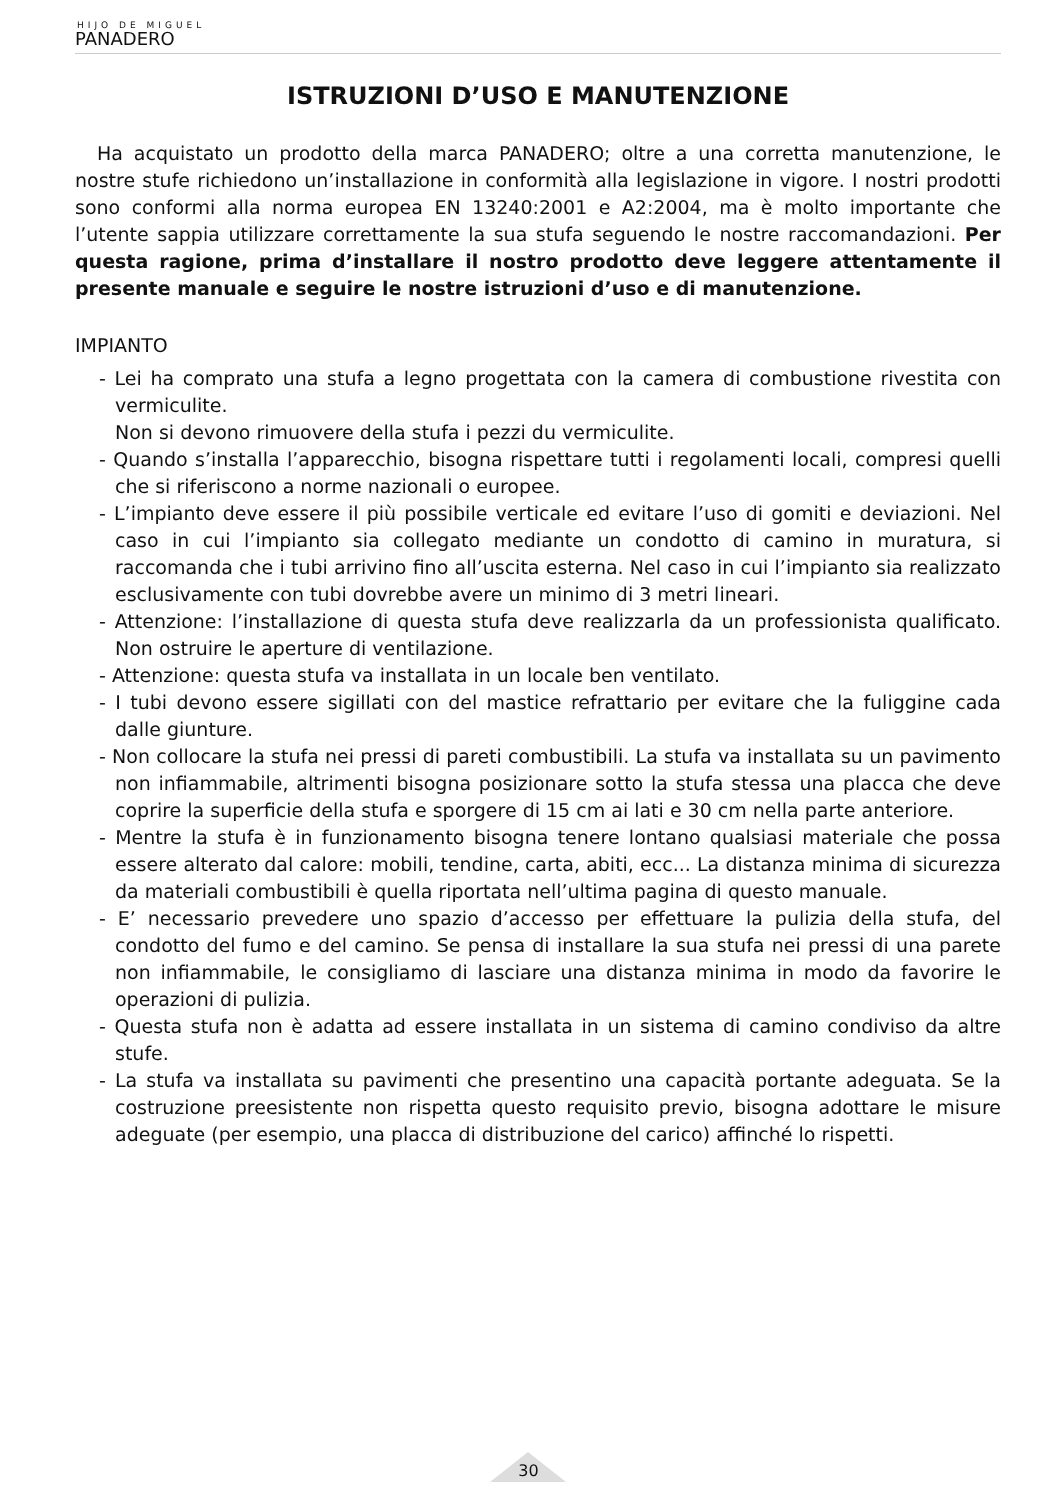HIJO DE MIGUEL
PANADERO
ISTRUZIONI D’USO E MANUTENZIONE
Ha acquistato un prodotto della marca PANADERO; oltre a una corretta manutenzione, le nostre stufe richiedono un’installazione in conformità alla legislazione in vigore. I nostri prodotti sono conformi alla norma europea EN 13240:2001 e A2:2004, ma è molto importante che l’utente sappia utilizzare correttamente la sua stufa seguendo le nostre raccomandazioni. Per questa ragione, prima d’installare il nostro prodotto deve leggere attentamente il presente manuale e seguire le nostre istruzioni d’uso e di manutenzione.
IMPIANTO
- Lei ha comprato una stufa a legno progettata con la camera di combustione rivestita con vermiculite.
Non si devono rimuovere della stufa i pezzi du vermiculite.
- Quando s’installa l’apparecchio, bisogna rispettare tutti i regolamenti locali, compresi quelli che si riferiscono a norme nazionali o europee.
- L’impianto deve essere il più possibile verticale ed evitare l’uso di gomiti e deviazioni. Nel caso in cui l’impianto sia collegato mediante un condotto di camino in muratura, si raccomanda che i tubi arrivino fino all’uscita esterna. Nel caso in cui l’impianto sia realizzato esclusivamente con tubi dovrebbe avere un minimo di 3 metri lineari.
- Attenzione: l’installazione di questa stufa deve realizzarla da un professionista qualificato. Non ostruire le aperture di ventilazione.
- Attenzione: questa stufa va installata in un locale ben ventilato.
- I tubi devono essere sigillati con del mastice refrattario per evitare che la fuliggine cada dalle giunture.
- Non collocare la stufa nei pressi di pareti combustibili. La stufa va installata su un pavimento non infiammabile, altrimenti bisogna posizionare sotto la stufa stessa una placca che deve coprire la superficie della stufa e sporgere di 15 cm ai lati e 30 cm nella parte anteriore.
- Mentre la stufa è in funzionamento bisogna tenere lontano qualsiasi materiale che possa essere alterato dal calore: mobili, tendine, carta, abiti, ecc... La distanza minima di sicurezza da materiali combustibili è quella riportata nell’ultima pagina di questo manuale.
- E’ necessario prevedere uno spazio d’accesso per effettuare la pulizia della stufa, del condotto del fumo e del camino. Se pensa di installare la sua stufa nei pressi di una parete non infiammabile, le consigliamo di lasciare una distanza minima in modo da favorire le operazioni di pulizia.
- Questa stufa non è adatta ad essere installata in un sistema di camino condiviso da altre stufe.
- La stufa va installata su pavimenti che presentino una capacità portante adeguata. Se la costruzione preesistente non rispetta questo requisito previo, bisogna adottare le misure adeguate (per esempio, una placca di distribuzione del carico) affinché lo rispetti.
30